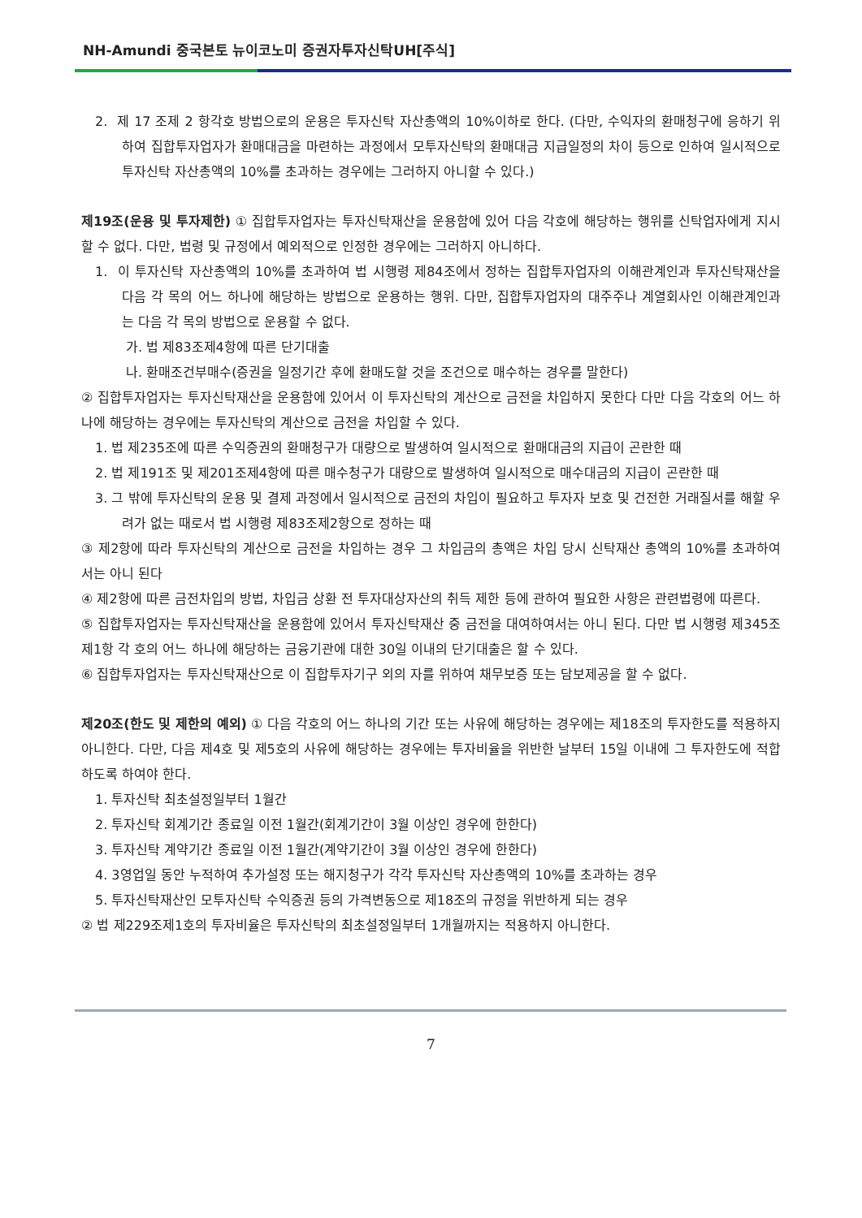NH-Amundi 중국본토 뉴이코노미 증권자투자신탁UH[주식]
2. 제 17 조제 2 항각호 방법으로의 운용은 투자신탁 자산총액의 10%이하로 한다. (다만, 수익자의 환매청구에 응하기 위하여 집합투자업자가 환매대금을 마련하는 과정에서 모투자신탁의 환매대금 지급일정의 차이 등으로 인하여 일시적으로 투자신탁 자산총액의 10%를 초과하는 경우에는 그러하지 아니할 수 있다.)
제19조(운용 및 투자제한) ① 집합투자업자는 투자신탁재산을 운용함에 있어 다음 각호에 해당하는 행위를 신탁업자에게 지시할 수 없다. 다만, 법령 및 규정에서 예외적으로 인정한 경우에는 그러하지 아니하다.
1. 이 투자신탁 자산총액의 10%를 초과하여 법 시행령 제84조에서 정하는 집합투자업자의 이해관계인과 투자신탁재산을 다음 각 목의 어느 하나에 해당하는 방법으로 운용하는 행위. 다만, 집합투자업자의 대주주나 계열회사인 이해관계인과는 다음 각 목의 방법으로 운용할 수 없다.
가. 법 제83조제4항에 따른 단기대출
나. 환매조건부매수(증권을 일정기간 후에 환매도할 것을 조건으로 매수하는 경우를 말한다)
② 집합투자업자는 투자신탁재산을 운용함에 있어서 이 투자신탁의 계산으로 금전을 차입하지 못한다 다만 다음 각호의 어느 하나에 해당하는 경우에는 투자신탁의 계산으로 금전을 차입할 수 있다.
1. 법 제235조에 따른 수익증권의 환매청구가 대량으로 발생하여 일시적으로 환매대금의 지급이 곤란한 때
2. 법 제191조 및 제201조제4항에 따른 매수청구가 대량으로 발생하여 일시적으로 매수대금의 지급이 곤란한 때
3. 그 밖에 투자신탁의 운용 및 결제 과정에서 일시적으로 금전의 차입이 필요하고 투자자 보호 및 건전한 거래질서를 해할 우려가 없는 때로서 법 시행령 제83조제2항으로 정하는 때
③ 제2항에 따라 투자신탁의 계산으로 금전을 차입하는 경우 그 차입금의 총액은 차입 당시 신탁재산 총액의 10%를 초과하여서는 아니 된다
④ 제2항에 따른 금전차입의 방법, 차입금 상환 전 투자대상자산의 취득 제한 등에 관하여 필요한 사항은 관련법령에 따른다.
⑤ 집합투자업자는 투자신탁재산을 운용함에 있어서 투자신탁재산 중 금전을 대여하여서는 아니 된다. 다만 법 시행령 제345조제1항 각 호의 어느 하나에 해당하는 금융기관에 대한 30일 이내의 단기대출은 할 수 있다.
⑥ 집합투자업자는 투자신탁재산으로 이 집합투자기구 외의 자를 위하여 채무보증 또는 담보제공을 할 수 없다.
제20조(한도 및 제한의 예외) ① 다음 각호의 어느 하나의 기간 또는 사유에 해당하는 경우에는 제18조의 투자한도를 적용하지 아니한다. 다만, 다음 제4호 및 제5호의 사유에 해당하는 경우에는 투자비율을 위반한 날부터 15일 이내에 그 투자한도에 적합하도록 하여야 한다.
1. 투자신탁 최초설정일부터 1월간
2. 투자신탁 회계기간 종료일 이전 1월간(회계기간이 3월 이상인 경우에 한한다)
3. 투자신탁 계약기간 종료일 이전 1월간(계약기간이 3월 이상인 경우에 한한다)
4. 3영업일 동안 누적하여 추가설정 또는 해지청구가 각각 투자신탁 자산총액의 10%를 초과하는 경우
5. 투자신탁재산인 모투자신탁 수익증권 등의 가격변동으로 제18조의 규정을 위반하게 되는 경우
② 법 제229조제1호의 투자비율은 투자신탁의 최초설정일부터 1개월까지는 적용하지 아니한다.
7